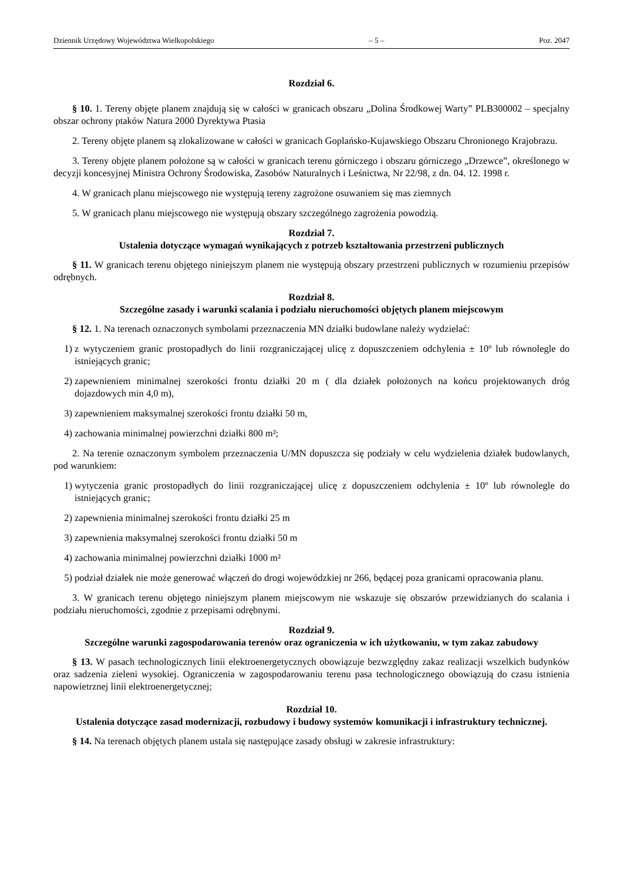Dziennik Urzędowy Województwa Wielkopolskiego – 5 – Poz. 2047
Rozdział 6.
§ 10. 1. Tereny objęte planem znajdują się w całości w granicach obszaru „Dolina Środkowej Warty” PLB300002 – specjalny obszar ochrony ptaków Natura 2000 Dyrektywa Ptasia
2. Tereny objęte planem są zlokalizowane w całości w granicach Goplańsko-Kujawskiego Obszaru Chronionego Krajobrazu.
3. Tereny objęte planem położone są w całości w granicach terenu górniczego i obszaru górniczego „Drzewce”, określonego w decyzji koncesyjnej Ministra Ochrony Środowiska, Zasobów Naturalnych i Leśnictwa, Nr 22/98, z dn. 04. 12. 1998 r.
4. W granicach planu miejscowego nie występują tereny zagrożone osuwaniem się mas ziemnych
5. W granicach planu miejscowego nie występują obszary szczególnego zagrożenia powodzią.
Rozdział 7.
Ustalenia dotyczące wymagań wynikających z potrzeb kształtowania przestrzeni publicznych
§ 11. W granicach terenu objętego niniejszym planem nie występują obszary przestrzeni publicznych w rozumieniu przepisów odrębnych.
Rozdział 8.
Szczególne zasady i warunki scalania i podziału nieruchomości objętych planem miejscowym
§ 12. 1. Na terenach oznaczonych symbolami przeznaczenia MN działki budowlane należy wydzielać:
1) z wytyczeniem granic prostopadłych do linii rozgraniczającej ulicę z dopuszczeniem odchylenia ± 10º lub równolegle do istniejących granic;
2) zapewnieniem minimalnej szerokości frontu działki 20 m ( dla działek położonych na końcu projektowanych dróg dojazdowych min 4,0 m),
3) zapewnieniem maksymalnej szerokości frontu działki 50 m,
4) zachowania minimalnej powierzchni działki 800 m²;
2. Na terenie oznaczonym symbolem przeznaczenia U/MN dopuszcza się podziały w celu wydzielenia działek budowlanych, pod warunkiem:
1) wytyczenia granic prostopadłych do linii rozgraniczającej ulicę z dopuszczeniem odchylenia ± 10º lub równolegle do istniejących granic;
2) zapewnienia minimalnej szerokości frontu działki 25 m
3) zapewnienia maksymalnej szerokości frontu działki 50 m
4) zachowania minimalnej powierzchni działki 1000 m²
5) podział działek nie może generować włączeń do drogi wojewódzkiej nr 266, będącej poza granicami opracowania planu.
3. W granicach terenu objętego niniejszym planem miejscowym nie wskazuje się obszarów przewidzianych do scalania i podziału nieruchomości, zgodnie z przepisami odrębnymi.
Rozdział 9.
Szczególne warunki zagospodarowania terenów oraz ograniczenia w ich użytkowaniu, w tym zakaz zabudowy
§ 13. W pasach technologicznych linii elektroenergetycznych obowiązuje bezwzględny zakaz realizacji wszelkich budynków oraz sadzenia zieleni wysokiej. Ograniczenia w zagospodarowaniu terenu pasa technologicznego obowiązują do czasu istnienia napowietrznej linii elektroenergetycznej;
Rozdział 10.
Ustalenia dotyczące zasad modernizacji, rozbudowy i budowy systemów komunikacji i infrastruktury technicznej.
§ 14. Na terenach objętych planem ustala się następujące zasady obsługi w zakresie infrastruktury: